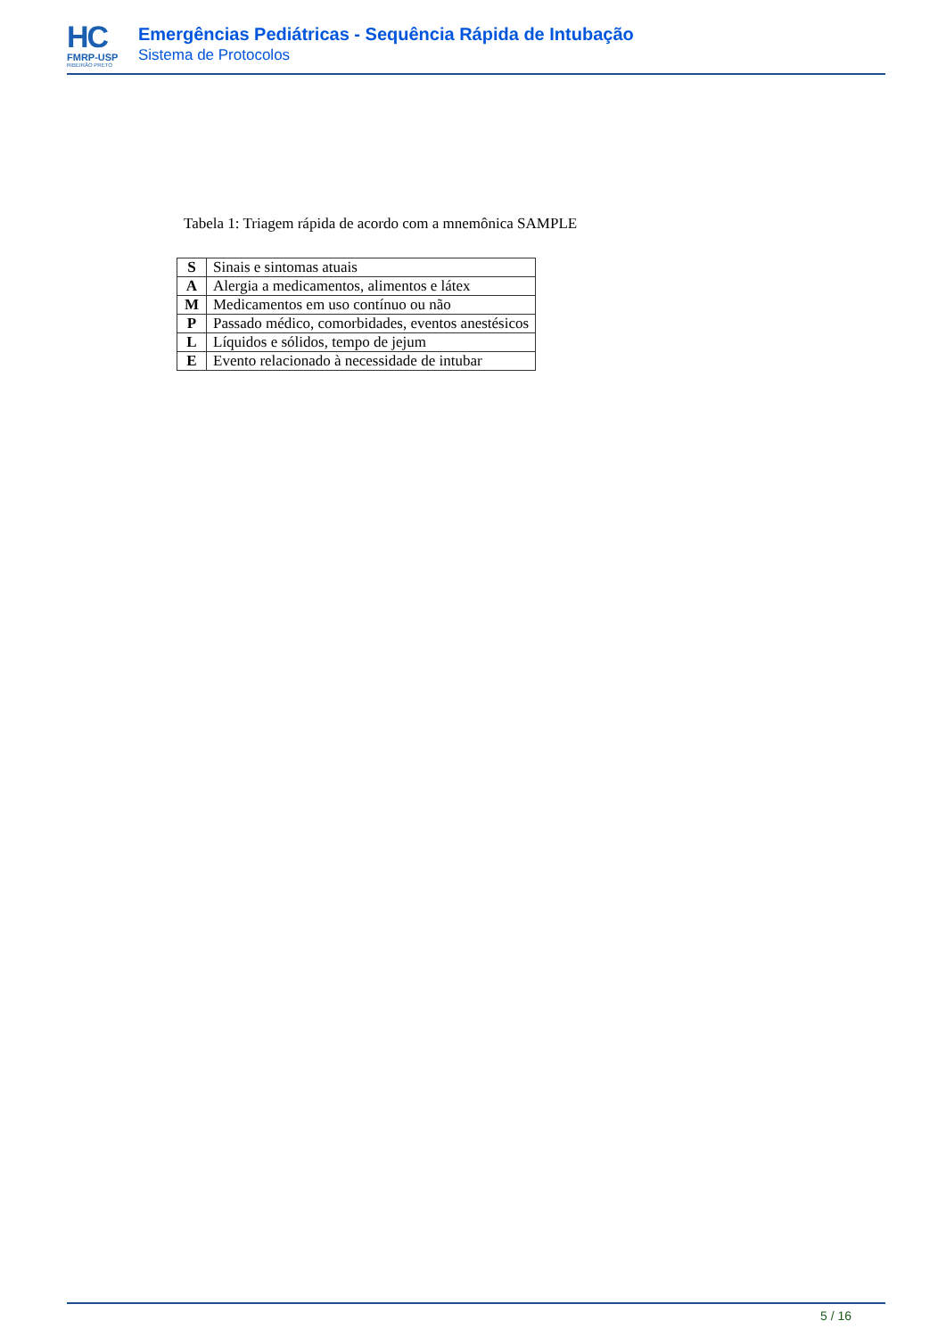HC
FMRP-USP
RIBEIRÃO PRETO
Emergências Pediátricas - Sequência Rápida de Intubação
Sistema de Protocolos
Tabela 1: Triagem rápida de acordo com a mnemônica SAMPLE
| S | Sinais e sintomas atuais |
| A | Alergia a medicamentos, alimentos e látex |
| M | Medicamentos em uso contínuo ou não |
| P | Passado médico, comorbidades, eventos anestésicos |
| L | Líquidos e sólidos, tempo de jejum |
| E | Evento relacionado à necessidade de intubar |
5 / 16